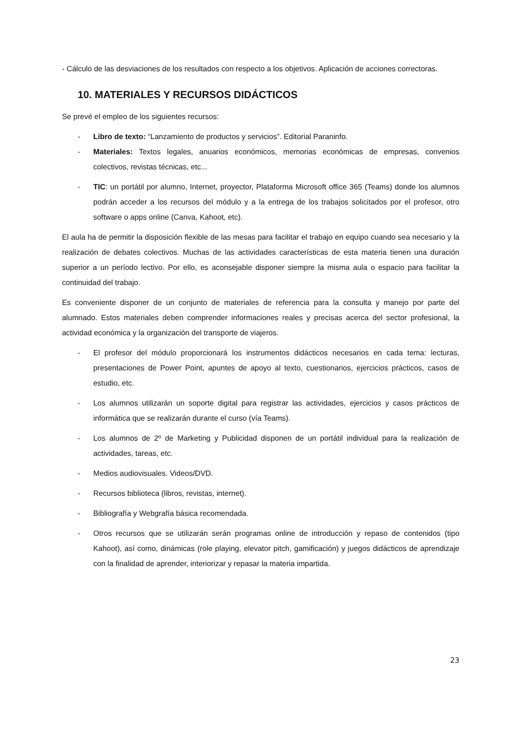- Cálculo de las desviaciones de los resultados con respecto a los objetivos. Aplicación de acciones correctoras.
10. MATERIALES Y RECURSOS DIDÁCTICOS
Se prevé el empleo de los siguientes recursos:
- Libro de texto: “Lanzamiento de productos y servicios”. Editorial Paraninfo.
- Materiales: Textos legales, anuarios económicos, memorias económicas de empresas, convenios colectivos, revistas técnicas, etc...
- TIC: un portátil por alumno, Internet, proyector, Plataforma Microsoft office 365 (Teams) donde los alumnos podrán acceder a los recursos del módulo y a la entrega de los trabajos solicitados por el profesor, otro software o apps online (Canva, Kahoot, etc).
El aula ha de permitir la disposición flexible de las mesas para facilitar el trabajo en equipo cuando sea necesario y la realización de debates colectivos. Muchas de las actividades características de esta materia tienen una duración superior a un período lectivo. Por ello, es aconsejable disponer siempre la misma aula o espacio para facilitar la continuidad del trabajo.
Es conveniente disponer de un conjunto de materiales de referencia para la consulta y manejo por parte del alumnado. Estos materiales deben comprender informaciones reales y precisas acerca del sector profesional, la actividad económica y la organización del transporte de viajeros.
- El profesor del módulo proporcionará los instrumentos didácticos necesarios en cada tema: lecturas, presentaciones de Power Point, apuntes de apoyo al texto, cuestionarios, ejercicios prácticos, casos de estudio, etc.
- Los alumnos utilizarán un soporte digital para registrar las actividades, ejercicios y casos prácticos de informática que se realizarán durante el curso (vía Teams).
- Los alumnos de 2º de Marketing y Publicidad disponen de un portátil individual para la realización de actividades, tareas, etc.
- Medios audiovisuales. Videos/DVD.
- Recursos biblioteca (libros, revistas, internet).
- Bibliografía y Webgrafía básica recomendada.
- Otros recursos que se utilizarán serán programas online de introducción y repaso de contenidos (tipo Kahoot), así como, dinámicas (role playing, elevator pitch, gamificación) y juegos didácticos de aprendizaje con la finalidad de aprender, interiorizar y repasar la materia impartida.
23